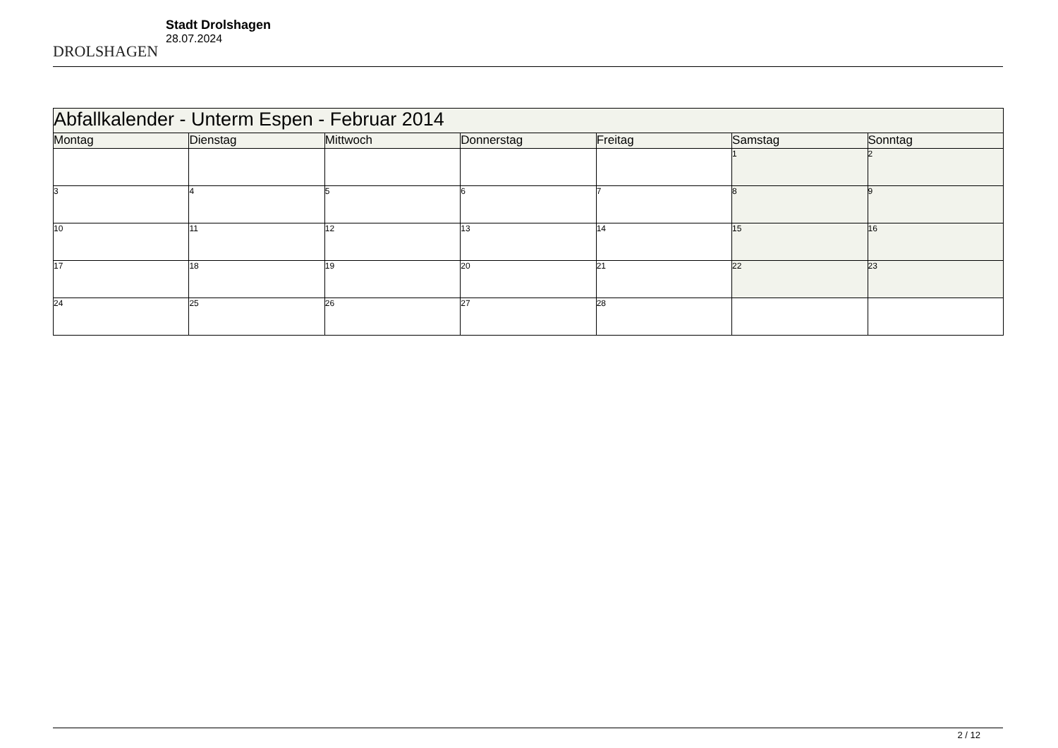DROLSHAGEN
Stadt Drolshagen
28.07.2024
| Abfallkalender - Unterm Espen - Februar 2014 | | | | | | |
| Montag | Dienstag | Mittwoch | Donnerstag | Freitag | Samstag | Sonntag |
| | | | | | 1 | 2 |
| 3 | 4 | 5 | 6 | 7 | 8 | 9 |
| 10 | 11 | 12 | 13 | 14 | 15 | 16 |
| 17 | 18 | 19 | 20 | 21 | 22 | 23 |
| 24 | 25 | 26 | 27 | 28 | | |
2 / 12